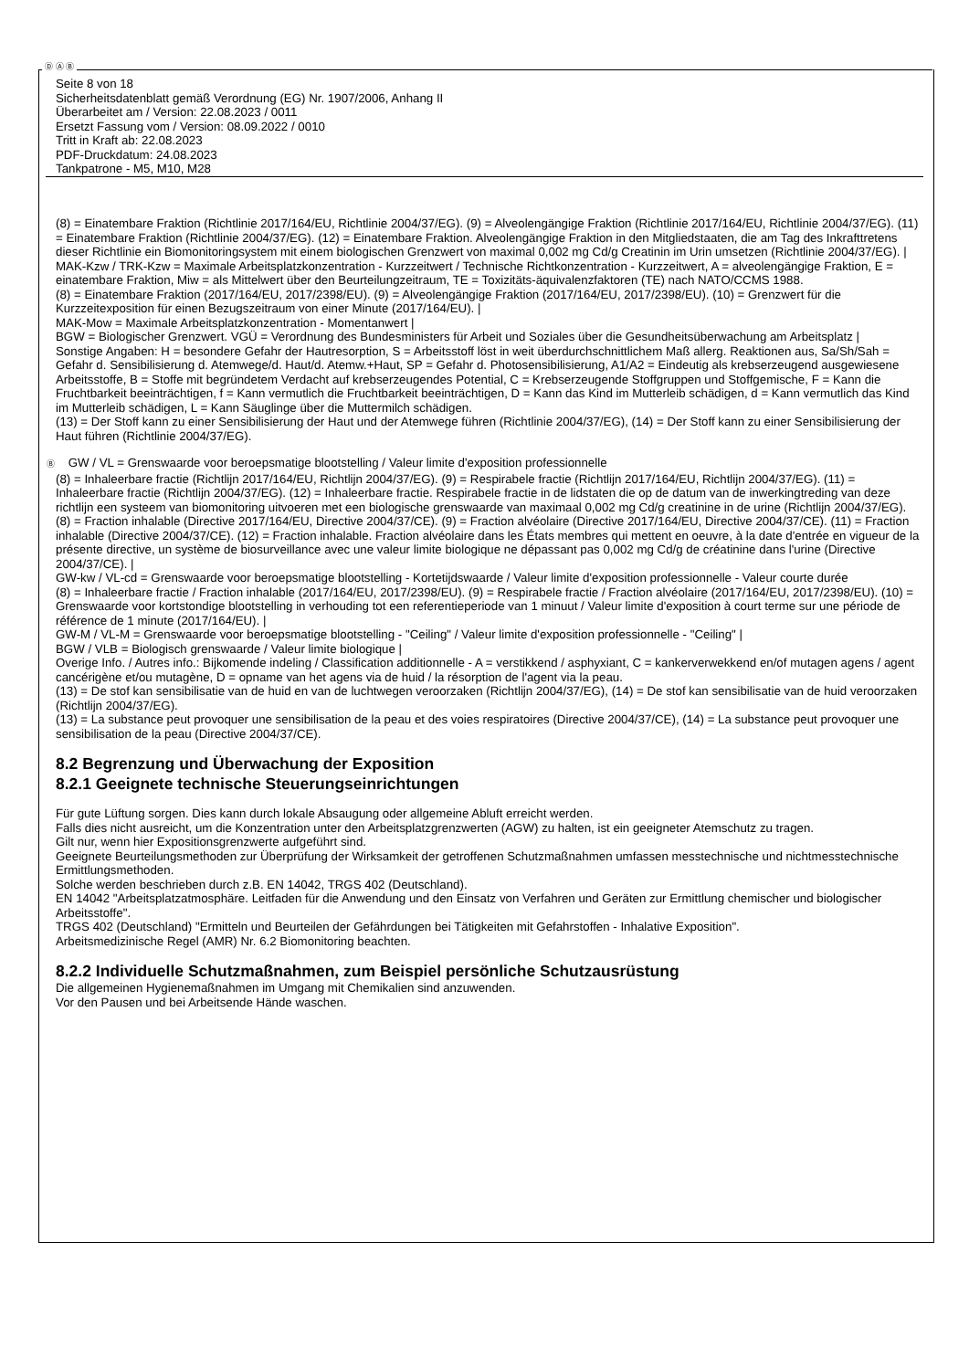Ⓓ Ⓐ Ⓑ
Seite 8 von 18
Sicherheitsdatenblatt gemäß Verordnung (EG) Nr. 1907/2006, Anhang II
Überarbeitet am / Version: 22.08.2023 / 0011
Ersetzt Fassung vom / Version: 08.09.2022 / 0010
Tritt in Kraft ab: 22.08.2023
PDF-Druckdatum: 24.08.2023
Tankpatrone - M5, M10, M28
(8) = Einatembare Fraktion (Richtlinie 2017/164/EU, Richtlinie 2004/37/EG). (9) = Alveolengängige Fraktion (Richtlinie 2017/164/EU, Richtlinie 2004/37/EG). (11) = Einatembare Fraktion (Richtlinie 2004/37/EG). (12) = Einatembare Fraktion. Alveolengängige Fraktion in den Mitgliedstaaten, die am Tag des Inkrafttretens dieser Richtlinie ein Biomonitoringsystem mit einem biologischen Grenzwert von maximal 0,002 mg Cd/g Creatinin im Urin umsetzen (Richtlinie 2004/37/EG). |
MAK-Kzw / TRK-Kzw = Maximale Arbeitsplatzkonzentration - Kurzzeitwert / Technische Richtkonzentration - Kurzzeitwert, A = alveolengängige Fraktion, E = einatembare Fraktion, Miw = als Mittelwert über den Beurteilungzeitraum, TE = Toxizitäts-äquivalenzfaktoren (TE) nach NATO/CCMS 1988.
(8) = Einatembare Fraktion (2017/164/EU, 2017/2398/EU). (9) = Alveolengängige Fraktion (2017/164/EU, 2017/2398/EU). (10) = Grenzwert für die Kurzzeitexposition für einen Bezugszeitraum von einer Minute (2017/164/EU). |
MAK-Mow = Maximale Arbeitsplatzkonzentration - Momentanwert |
BGW = Biologischer Grenzwert. VGÜ = Verordnung des Bundesministers für Arbeit und Soziales über die Gesundheitsüberwachung am Arbeitsplatz |
Sonstige Angaben: H = besondere Gefahr der Hautresorption, S = Arbeitsstoff löst in weit überdurchschnittlichem Maß allerg. Reaktionen aus, Sa/Sh/Sah = Gefahr d. Sensibilisierung d. Atemwege/d. Haut/d. Atemw.+Haut, SP = Gefahr d. Photosensibilisierung, A1/A2 = Eindeutig als krebserzeugend ausgewiesene Arbeitsstoffe, B = Stoffe mit begründetem Verdacht auf krebserzeugendes Potential, C = Krebserzeugende Stoffgruppen und Stoffgemische, F = Kann die Fruchtbarkeit beeinträchtigen, f = Kann vermutlich die Fruchtbarkeit beeinträchtigen, D = Kann das Kind im Mutterleib schädigen, d = Kann vermutlich das Kind im Mutterleib schädigen, L = Kann Säuglinge über die Muttermilch schädigen.
(13) = Der Stoff kann zu einer Sensibilisierung der Haut und der Atemwege führen (Richtlinie 2004/37/EG), (14) = Der Stoff kann zu einer Sensibilisierung der Haut führen (Richtlinie 2004/37/EG).
Ⓑ GW / VL = Grenswaarde voor beroepsmatige blootstelling / Valeur limite d'exposition professionnelle
(8) = Inhaleerbare fractie (Richtlijn 2017/164/EU, Richtlijn 2004/37/EG). (9) = Respirabele fractie (Richtlijn 2017/164/EU, Richtlijn 2004/37/EG). (11) = Inhaleerbare fractie (Richtlijn 2004/37/EG). (12) = Inhaleerbare fractie. Respirabele fractie in de lidstaten die op de datum van de inwerkingtreding van deze richtlijn een systeem van biomonitoring uitvoeren met een biologische grenswaarde van maximaal 0,002 mg Cd/g creatinine in de urine (Richtlijn 2004/37/EG).
(8) = Fraction inhalable (Directive 2017/164/EU, Directive 2004/37/CE). (9) = Fraction alvéolaire (Directive 2017/164/EU, Directive 2004/37/CE). (11) = Fraction inhalable (Directive 2004/37/CE). (12) = Fraction inhalable. Fraction alvéolaire dans les États membres qui mettent en oeuvre, à la date d'entrée en vigueur de la présente directive, un système de biosurveillance avec une valeur limite biologique ne dépassant pas 0,002 mg Cd/g de créatinine dans l'urine (Directive 2004/37/CE). |
GW-kw / VL-cd = Grenswaarde voor beroepsmatige blootstelling - Kortetijdswaarde / Valeur limite d'exposition professionnelle - Valeur courte durée
(8) = Inhaleerbare fractie / Fraction inhalable (2017/164/EU, 2017/2398/EU). (9) = Respirabele fractie / Fraction alvéolaire (2017/164/EU, 2017/2398/EU). (10) = Grenswaarde voor kortstondige blootstelling in verhouding tot een referentieperiode van 1 minuut / Valeur limite d'exposition à court terme sur une période de référence de 1 minute (2017/164/EU). |
GW-M / VL-M = Grenswaarde voor beroepsmatige blootstelling - "Ceiling" / Valeur limite d'exposition professionnelle - "Ceiling" |
BGW / VLB = Biologisch grenswaarde / Valeur limite biologique |
Overige Info. / Autres info.: Bijkomende indeling / Classification additionnelle - A = verstikkend / asphyxiant, C = kankerverwekkend en/of mutagen agens / agent cancérigène et/ou mutagène, D = opname van het agens via de huid / la résorption de l'agent via la peau.
(13) = De stof kan sensibilisatie van de huid en van de luchtwegen veroorzaken (Richtlijn 2004/37/EG), (14) = De stof kan sensibilisatie van de huid veroorzaken (Richtlijn 2004/37/EG).
(13) = La substance peut provoquer une sensibilisation de la peau et des voies respiratoires (Directive 2004/37/CE), (14) = La substance peut provoquer une sensibilisation de la peau (Directive 2004/37/CE).
8.2 Begrenzung und Überwachung der Exposition
8.2.1 Geeignete technische Steuerungseinrichtungen
Für gute Lüftung sorgen. Dies kann durch lokale Absaugung oder allgemeine Abluft erreicht werden.
Falls dies nicht ausreicht, um die Konzentration unter den Arbeitsplatzgrenzwerten (AGW) zu halten, ist ein geeigneter Atemschutz zu tragen.
Gilt nur, wenn hier Expositionsgrenzwerte aufgeführt sind.
Geeignete Beurteilungsmethoden zur Überprüfung der Wirksamkeit der getroffenen Schutzmaßnahmen umfassen messtechnische und nichtmesstechnische Ermittlungsmethoden.
Solche werden beschrieben durch z.B. EN 14042, TRGS 402 (Deutschland).
EN 14042 "Arbeitsplatzatmosphäre. Leitfaden für die Anwendung und den Einsatz von Verfahren und Geräten zur Ermittlung chemischer und biologischer Arbeitsstoffe".
TRGS 402 (Deutschland) "Ermitteln und Beurteilen der Gefährdungen bei Tätigkeiten mit Gefahrstoffen - Inhalative Exposition".
Arbeitsmedizinische Regel (AMR) Nr. 6.2 Biomonitoring beachten.
8.2.2 Individuelle Schutzmaßnahmen, zum Beispiel persönliche Schutzausrüstung
Die allgemeinen Hygienemaßnahmen im Umgang mit Chemikalien sind anzuwenden.
Vor den Pausen und bei Arbeitsende Hände waschen.